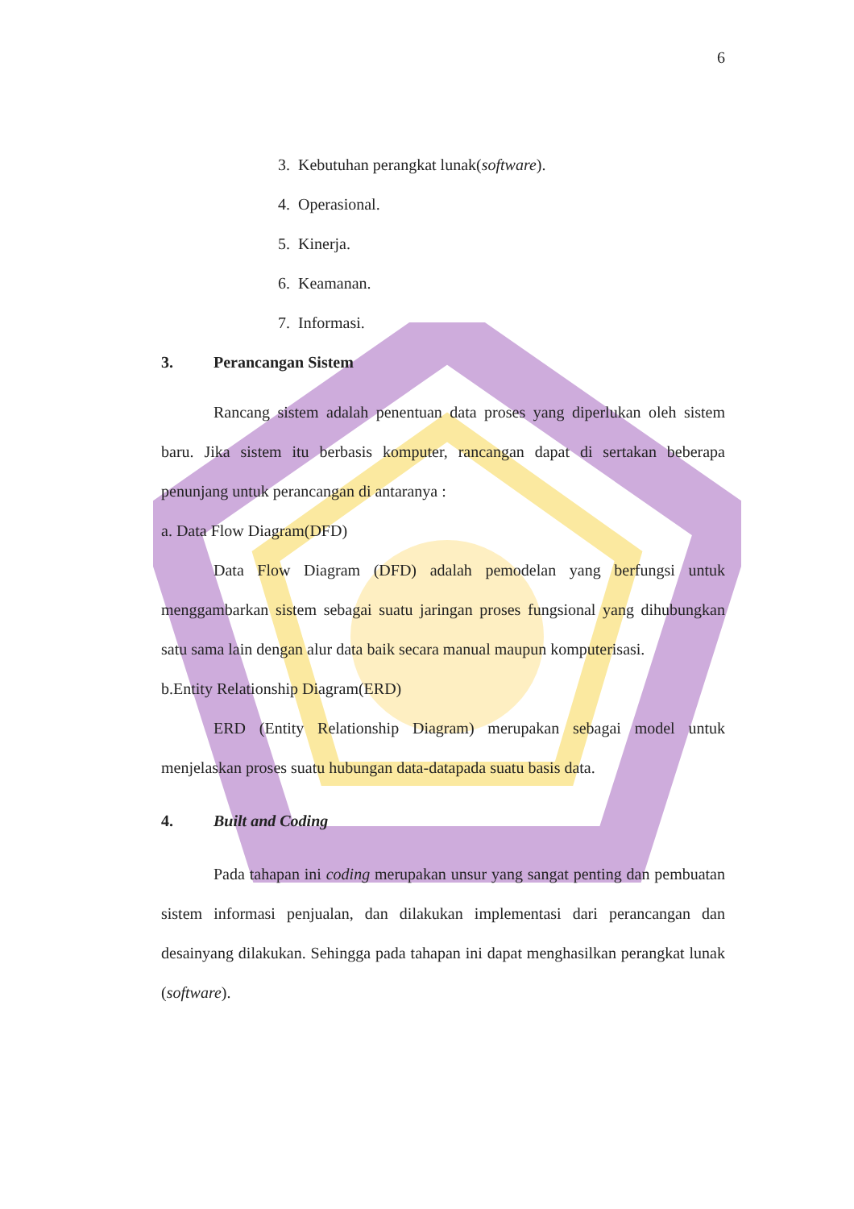6
3. Kebutuhan perangkat lunak(software).
4. Operasional.
5. Kinerja.
6. Keamanan.
7. Informasi.
3. Perancangan Sistem
Rancang sistem adalah penentuan data proses yang diperlukan oleh sistem baru. Jika sistem itu berbasis komputer, rancangan dapat di sertakan beberapa penunjang untuk perancangan di antaranya :
a. Data Flow Diagram(DFD)
Data Flow Diagram (DFD) adalah pemodelan yang berfungsi untuk menggambarkan sistem sebagai suatu jaringan proses fungsional yang dihubungkan satu sama lain dengan alur data baik secara manual maupun komputerisasi.
b.Entity Relationship Diagram(ERD)
ERD (Entity Relationship Diagram) merupakan sebagai model untuk menjelaskan proses suatu hubungan data-datapada suatu basis data.
4. Built and Coding
Pada tahapan ini coding merupakan unsur yang sangat penting dan pembuatan sistem informasi penjualan, dan dilakukan implementasi dari perancangan dan desainyang dilakukan. Sehingga pada tahapan ini dapat menghasilkan perangkat lunak (software).